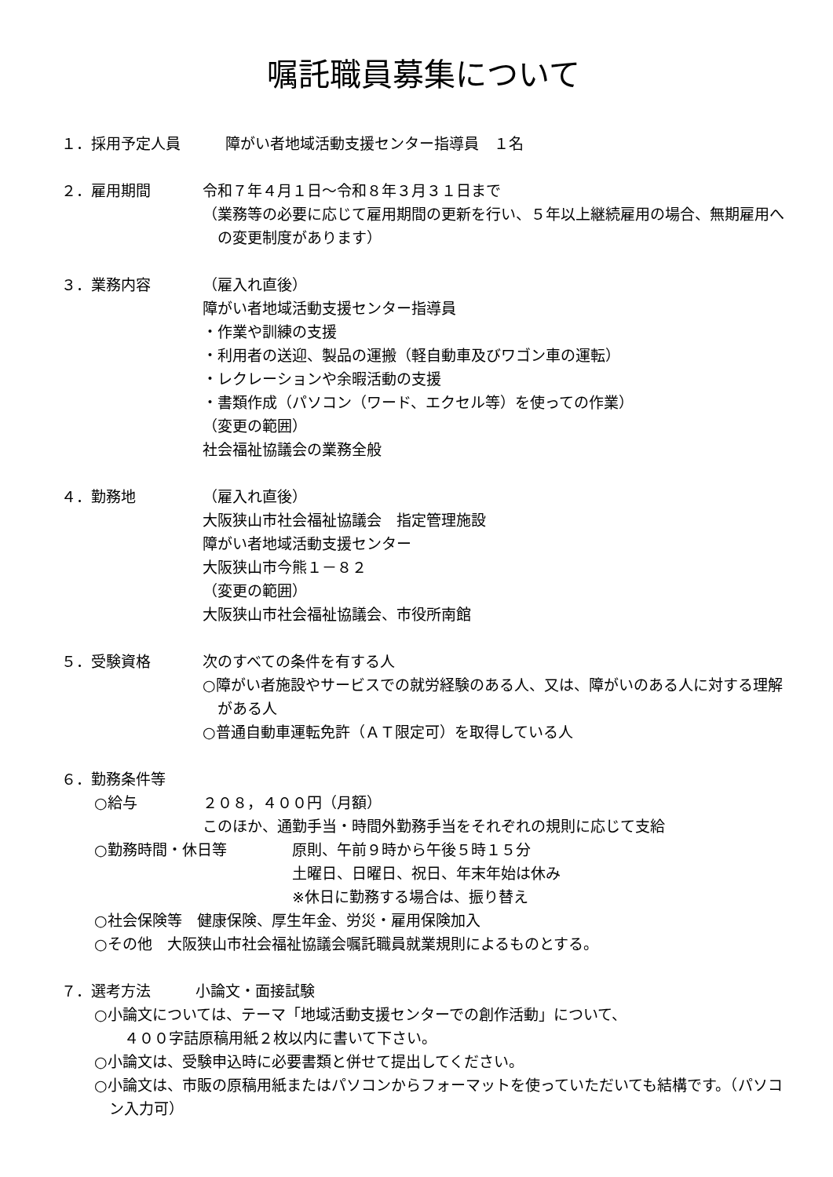嘱託職員募集について
１．採用予定人員　　　障がい者地域活動支援センター指導員　１名
２．雇用期間 令和７年４月１日～令和８年３月３１日まで
（業務等の必要に応じて雇用期間の更新を行い、５年以上継続雇用の場合、無期雇用への変更制度があります）
３．業務内容 （雇入れ直後）
障がい者地域活動支援センター指導員
・作業や訓練の支援
・利用者の送迎、製品の運搬（軽自動車及びワゴン車の運転）
・レクレーションや余暇活動の支援
・書類作成（パソコン（ワード、エクセル等）を使っての作業）
（変更の範囲）
社会福祉協議会の業務全般
４．勤務地 （雇入れ直後）
大阪狭山市社会福祉協議会　指定管理施設
障がい者地域活動支援センター
大阪狭山市今熊１－８２
（変更の範囲）
大阪狭山市社会福祉協議会、市役所南館
５．受験資格 次のすべての条件を有する人
○障がい者施設やサービスでの就労経験のある人、又は、障がいのある人に対する理解がある人
○普通自動車運転免許（ＡＴ限定可）を取得している人
６．勤務条件等
○給与 ２０８，４００円（月額）
このほか、通勤手当・時間外勤務手当をそれぞれの規則に応じて支給
○勤務時間・休日等 原則、午前９時から午後５時１５分
土曜日、日曜日、祝日、年末年始は休み
※休日に勤務する場合は、振り替え
○社会保険等　健康保険、厚生年金、労災・雇用保険加入
○その他　大阪狭山市社会福祉協議会嘱託職員就業規則によるものとする。
７．選考方法　　　小論文・面接試験
○小論文については、テーマ「地域活動支援センターでの創作活動」について、
　４００字詰原稿用紙２枚以内に書いて下さい。
○小論文は、受験申込時に必要書類と併せて提出してください。
○小論文は、市販の原稿用紙またはパソコンからフォーマットを使っていただいても結構です。（パソコン入力可）